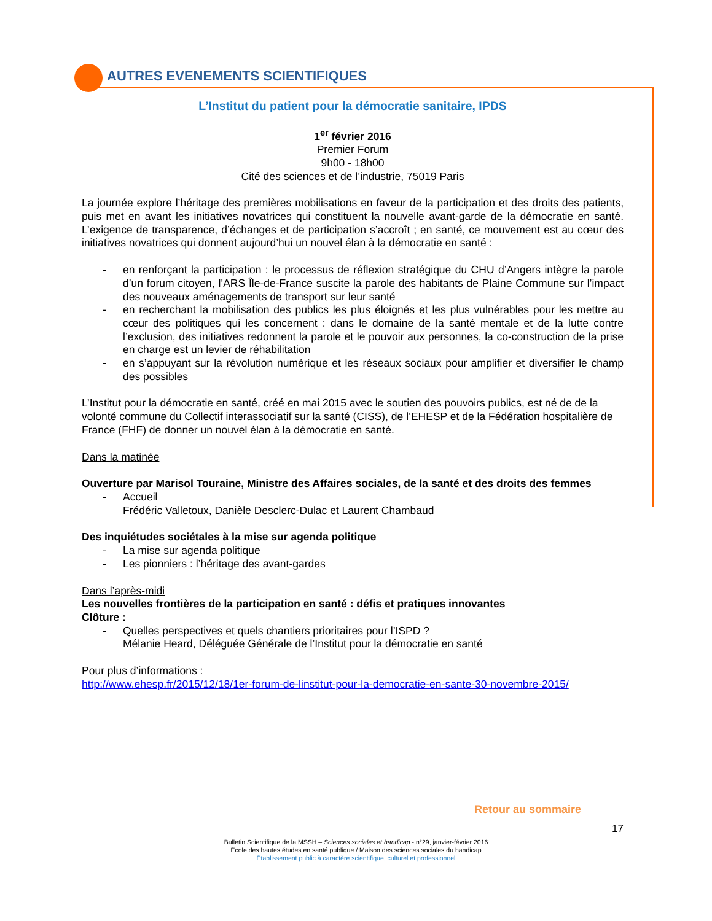AUTRES EVENEMENTS SCIENTIFIQUES
L’Institut du patient pour la démocratie sanitaire, IPDS
1<sup>er</sup> février 2016
Premier Forum
9h00 - 18h00
Cité des sciences et de l’industrie, 75019 Paris
La journée explore l’héritage des premières mobilisations en faveur de la participation et des droits des patients, puis met en avant les initiatives novatrices qui constituent la nouvelle avant-garde de la démocratie en santé. L’exigence de transparence, d’échanges et de participation s’accroît ; en santé, ce mouvement est au cœur des initiatives novatrices qui donnent aujourd’hui un nouvel élan à la démocratie en santé :
- en renforçant la participation : le processus de réflexion stratégique du CHU d’Angers intègre la parole d’un forum citoyen, l’ARS Île-de-France suscite la parole des habitants de Plaine Commune sur l’impact des nouveaux aménagements de transport sur leur santé
- en recherchant la mobilisation des publics les plus éloignés et les plus vulnérables pour les mettre au cœur des politiques qui les concernent : dans le domaine de la santé mentale et de la lutte contre l’exclusion, des initiatives redonnent la parole et le pouvoir aux personnes, la co-construction de la prise en charge est un levier de réhabilitation
- en s’appuyant sur la révolution numérique et les réseaux sociaux pour amplifier et diversifier le champ des possibles
L’Institut pour la démocratie en santé, créé en mai 2015 avec le soutien des pouvoirs publics, est né de de la volonté commune du Collectif interassociatif sur la santé (CISS), de l’EHESP et de la Fédération hospitalière de France (FHF) de donner un nouvel élan à la démocratie en santé.
Dans la matinée
Ouverture par Marisol Touraine, Ministre des Affaires sociales, de la santé et des droits des femmes
- Accueil
Frédéric Valletoux, Danièle Desclerc-Dulac et Laurent Chambaud
Des inquiétudes sociétales à la mise sur agenda politique
- La mise sur agenda politique
- Les pionniers : l’héritage des avant-gardes
Dans l’après-midi
Les nouvelles frontières de la participation en santé : défis et pratiques innovantes
Clôture :
- Quelles perspectives et quels chantiers prioritaires pour l’ISPD ?
Mélanie Heard, Déléguée Générale de l’Institut pour la démocratie en santé
Pour plus d’informations :
http://www.ehesp.fr/2015/12/18/1er-forum-de-linstitut-pour-la-democratie-en-sante-30-novembre-2015/
Retour au sommaire
17
Bulletin Scientifique de la MSSH – Sciences sociales et handicap - n°29, janvier-février 2016
École des hautes études en santé publique / Maison des sciences sociales du handicap
Établissement public à caractère scientifique, culturel et professionnel